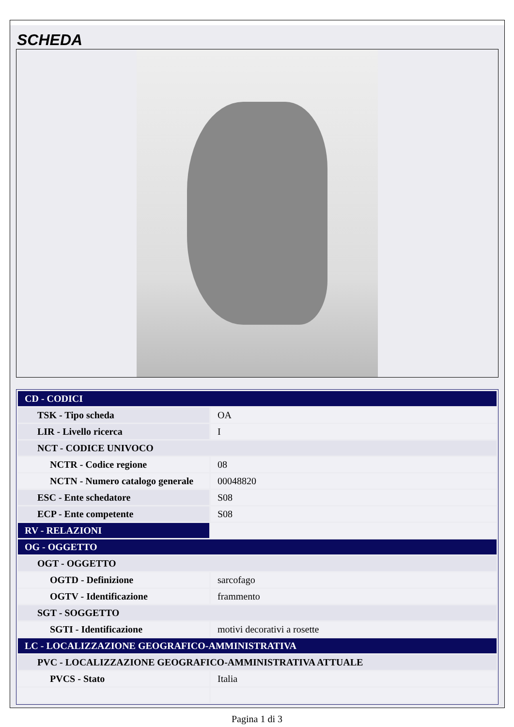SCHEDA
| CD - CODICI | |
| TSK - Tipo scheda | OA |
| LIR - Livello ricerca | I |
| NCT - CODICE UNIVOCO | |
| NCTR - Codice regione | 08 |
| NCTN - Numero catalogo generale | 00048820 |
| ESC - Ente schedatore | S08 |
| ECP - Ente competente | S08 |
| RV - RELAZIONI | |
| OG - OGGETTO | |
| OGT - OGGETTO | |
| OGTD - Definizione | sarcofago |
| OGTV - Identificazione | frammento |
| SGT - SOGGETTO | |
| SGTI - Identificazione | motivi decorativi a rosette |
| LC - LOCALIZZAZIONE GEOGRAFICO-AMMINISTRATIVA | |
| PVC - LOCALIZZAZIONE GEOGRAFICO-AMMINISTRATIVA ATTUALE | |
| PVCS - Stato | Italia |
Pagina 1 di 3